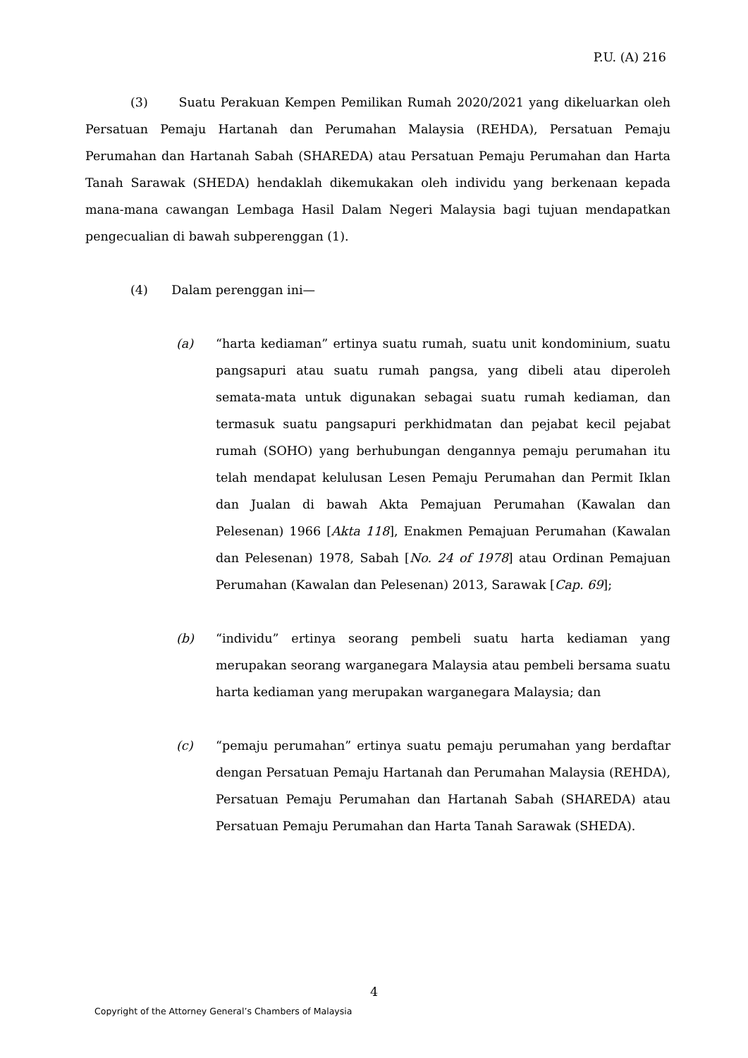P.U. (A) 216
(3) Suatu Perakuan Kempen Pemilikan Rumah 2020/2021 yang dikeluarkan oleh Persatuan Pemaju Hartanah dan Perumahan Malaysia (REHDA), Persatuan Pemaju Perumahan dan Hartanah Sabah (SHAREDA) atau Persatuan Pemaju Perumahan dan Harta Tanah Sarawak (SHEDA) hendaklah dikemukakan oleh individu yang berkenaan kepada mana-mana cawangan Lembaga Hasil Dalam Negeri Malaysia bagi tujuan mendapatkan pengecualian di bawah subperenggan (1).
(4) Dalam perenggan ini—
(a) “harta kediaman” ertinya suatu rumah, suatu unit kondominium, suatu pangsapuri atau suatu rumah pangsa, yang dibeli atau diperoleh semata-mata untuk digunakan sebagai suatu rumah kediaman, dan termasuk suatu pangsapuri perkhidmatan dan pejabat kecil pejabat rumah (SOHO) yang berhubungan dengannya pemaju perumahan itu telah mendapat kelulusan Lesen Pemaju Perumahan dan Permit Iklan dan Jualan di bawah Akta Pemajuan Perumahan (Kawalan dan Pelesenan) 1966 [Akta 118], Enakmen Pemajuan Perumahan (Kawalan dan Pelesenan) 1978, Sabah [No. 24 of 1978] atau Ordinan Pemajuan Perumahan (Kawalan dan Pelesenan) 2013, Sarawak [Cap. 69];
(b) “individu” ertinya seorang pembeli suatu harta kediaman yang merupakan seorang warganegara Malaysia atau pembeli bersama suatu harta kediaman yang merupakan warganegara Malaysia; dan
(c) “pemaju perumahan” ertinya suatu pemaju perumahan yang berdaftar dengan Persatuan Pemaju Hartanah dan Perumahan Malaysia (REHDA), Persatuan Pemaju Perumahan dan Hartanah Sabah (SHAREDA) atau Persatuan Pemaju Perumahan dan Harta Tanah Sarawak (SHEDA).
4
Copyright of the Attorney General’s Chambers of Malaysia